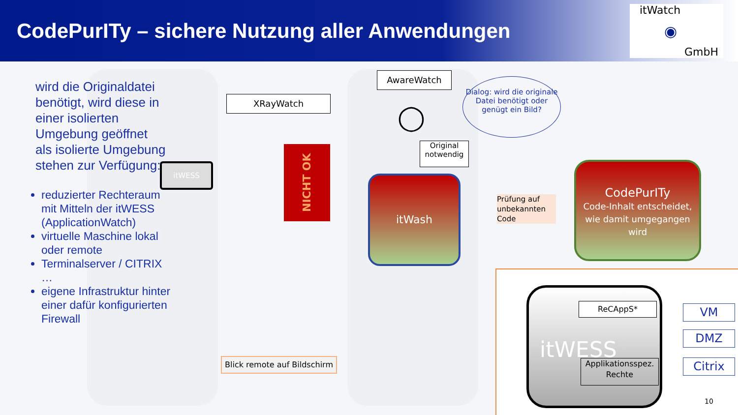CodePurITy – sichere Nutzung aller Anwendungen
itWatch
GmbH
◉
wird die Originaldatei benötigt, wird diese in einer isolierten Umgebung geöffnet
als isolierte Umgebung stehen zur Verfügung:
reduzierter Rechteraum mit Mitteln der itWESS (ApplicationWatch)
virtuelle Maschine lokal oder remote
Terminalserver / CITRIX …
eigene Infrastruktur hinter einer dafür konfigurierten Firewall
itWESS
XRayWatch
AwareWatch
NICHT OK
Dialog: wird die originale Datei benötigt oder genügt ein Bild?
◯
Original notwendig
itWash
Prüfung auf unbekannten Code
CodePurITy
Code-Inhalt entscheidet, wie damit umgegangen wird
itWESS ReCAppS*
Applikationsspez. Rechte
VM
DMZ
Citrix
Blick remote auf Bildschirm
10